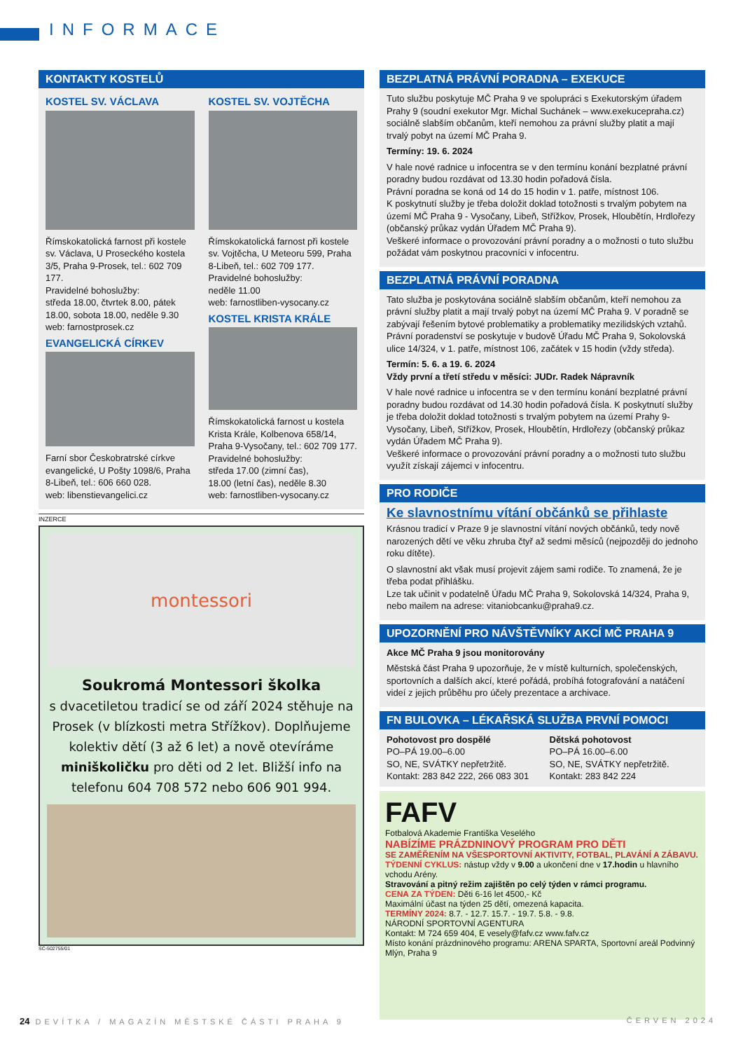INFORMACE
KONTAKTY KOSTELŮ
KOSTEL SV. VÁCLAVA
Římskokatolická farnost při kostele sv. Václava, U Proseckého kostela 3/5, Praha 9-Prosek, tel.: 602 709 177.
Pravidelné bohoslužby:
středa 18.00, čtvrtek 8.00, pátek 18.00, sobota 18.00, neděle 9.30
web: farnostprosek.cz
EVANGELICKÁ CÍRKEV
Farní sbor Českobratrské církve evangelické, U Pošty 1098/6, Praha 8-Libeň, tel.: 606 660 028.
web: libenstievangelici.cz
KOSTEL SV. VOJTĚCHA
Římskokatolická farnost při kostele sv. Vojtěcha, U Meteoru 599, Praha 8-Libeň, tel.: 602 709 177.
Pravidelné bohoslužby:
neděle 11.00
web: farnostliben-vysocany.cz
KOSTEL KRISTA KRÁLE
Římskokatolická farnost u kostela Krista Krále, Kolbenova 658/14, Praha 9-Vysočany, tel.: 602 709 177.
Pravidelné bohoslužby:
středa 17.00 (zimní čas),
18.00 (letní čas), neděle 8.30
web: farnostliben-vysocany.cz
INZERCE
montessori
Soukromá Montessori školka
s dvacetiletou tradicí se od září 2024 stěhuje na Prosek (v blízkosti metra Střížkov). Doplňujeme kolektiv dětí (3 až 6 let) a nově otevíráme miniškoličku pro děti od 2 let. Bližší info na telefonu 604 708 572 nebo 606 901 994.
SC-502755/01
BEZPLATNÁ PRÁVNÍ PORADNA – EXEKUCE
Tuto službu poskytuje MČ Praha 9 ve spolupráci s Exekutorským úřadem Prahy 9 (soudní exekutor Mgr. Michal Suchánek – www.exekucepraha.cz) sociálně slabším občanům, kteří nemohou za právní služby platit a mají trvalý pobyt na území MČ Praha 9.
Termíny: 19. 6. 2024
V hale nové radnice u infocentra se v den termínu konání bezplatné právní poradny budou rozdávat od 13.30 hodin pořadová čísla.
Právní poradna se koná od 14 do 15 hodin v 1. patře, místnost 106.
K poskytnutí služby je třeba doložit doklad totožnosti s trvalým pobytem na území MČ Praha 9 - Vysočany, Libeň, Střížkov, Prosek, Hloubětín, Hrdlořezy (občanský průkaz vydán Úřadem MČ Praha 9).
Veškeré informace o provozování právní poradny a o možnosti o tuto službu požádat vám poskytnou pracovníci v infocentru.
BEZPLATNÁ PRÁVNÍ PORADNA
Tato služba je poskytována sociálně slabším občanům, kteří nemohou za právní služby platit a mají trvalý pobyt na území MČ Praha 9. V poradně se zabývají řešením bytové problematiky a problematiky mezilidských vztahů. Právní poradenství se poskytuje v budově Úřadu MČ Praha 9, Sokolovská ulice 14/324, v 1. patře, místnost 106, začátek v 15 hodin (vždy středa).
Termín: 5. 6. a 19. 6. 2024
Vždy první a třetí středu v měsíci: JUDr. Radek Nápravník
V hale nové radnice u infocentra se v den termínu konání bezplatné právní poradny budou rozdávat od 14.30 hodin pořadová čísla. K poskytnutí služby je třeba doložit doklad totožnosti s trvalým pobytem na území Prahy 9-Vysočany, Libeň, Střížkov, Prosek, Hloubětín, Hrdlořezy (občanský průkaz vydán Úřadem MČ Praha 9).
Veškeré informace o provozování právní poradny a o možnosti tuto službu využít získají zájemci v infocentru.
PRO RODIČE
Ke slavnostnímu vítání občánků se přihlaste
Krásnou tradicí v Praze 9 je slavnostní vítání nových občánků, tedy nově narozených dětí ve věku zhruba čtyř až sedmi měsíců (nejpozději do jednoho roku dítěte).
O slavnostní akt však musí projevit zájem sami rodiče. To znamená, že je třeba podat přihlášku.
Lze tak učinit v podatelně Úřadu MČ Praha 9, Sokolovská 14/324, Praha 9, nebo mailem na adrese: vitaniobcanku@praha9.cz.
UPOZORNĚNÍ PRO NÁVŠTĚVNÍKY AKCÍ MČ PRAHA 9
Akce MČ Praha 9 jsou monitorovány
Městská část Praha 9 upozorňuje, že v místě kulturních, společenských, sportovních a dalších akcí, které pořádá, probíhá fotografování a natáčení videí z jejich průběhu pro účely prezentace a archivace.
FN BULOVKA – LÉKAŘSKÁ SLUŽBA PRVNÍ POMOCI
Pohotovost pro dospělé
PO–PÁ 19.00–6.00
SO, NE, SVÁTKY nepřetržitě.
Kontakt: 283 842 222, 266 083 301
Dětská pohotovost
PO–PÁ 16.00–6.00
SO, NE, SVÁTKY nepřetržitě.
Kontakt: 283 842 224
FAFV
Fotbalová Akademie Františka Veselého
NABÍZÍME PRÁZDNINOVÝ PROGRAM PRO DĚTI
SE ZAMĚŘENÍM NA VŠESPORTOVNÍ AKTIVITY, FOTBAL, PLAVÁNÍ A ZÁBAVU.
TÝDENNÍ CYKLUS: nástup vždy v 9.00 a ukončení dne v 17.hodin u hlavního vchodu Arény.
Stravování a pitný režim zajištěn po celý týden v rámci programu.
CENA ZA TÝDEN: Děti 6-16 let 4500,- Kč
Maximální účast na týden 25 dětí, omezená kapacita.
TERMÍNY 2024: 8.7. - 12.7. 15.7. - 19.7. 5.8. - 9.8.
NÁRODNÍ SPORTOVNÍ AGENTURA
Kontakt: M 724 659 404, E vesely@fafv.cz www.fafv.cz
Místo konání prázdninového programu: ARENA SPARTA, Sportovní areál Podvinný Mlýn, Praha 9
24 DEVÍTKA / MAGAZÍN MĚSTSKÉ ČÁSTI PRAHA 9 ČERVEN 2024